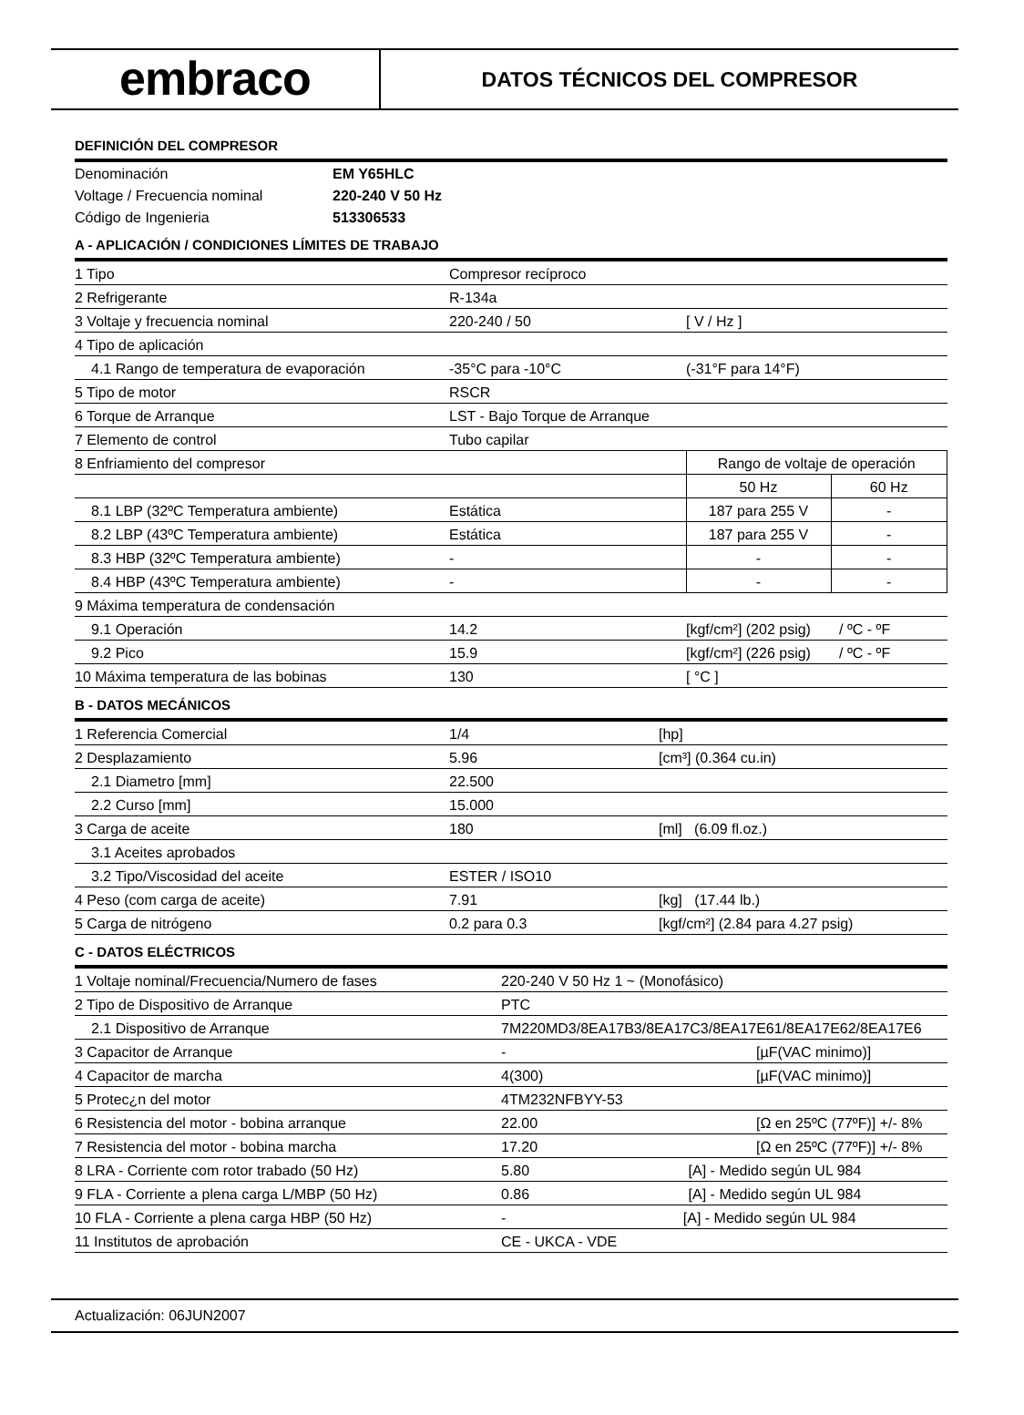embraco
DATOS TÉCNICOS DEL COMPRESOR
DEFINICIÓN DEL COMPRESOR
| Denominación | EM Y65HLC |
| Voltage / Frecuencia nominal | 220-240 V 50 Hz |
| Código de Ingenieria | 513306533 |
A - APLICACIÓN / CONDICIONES LÍMITES DE TRABAJO
| 1 Tipo | Compresor recíproco | | |
| 2 Refrigerante | R-134a | | |
| 3 Voltaje y frecuencia nominal | 220-240 / 50 | [ V / Hz ] | |
| 4 Tipo de aplicación | | | |
| 4.1 Rango de temperatura de evaporación | -35°C para -10°C | (-31°F para 14°F) | |
| 5 Tipo de motor | RSCR | | |
| 6 Torque de Arranque | LST - Bajo Torque de Arranque | | |
| 7 Elemento de control | Tubo capilar | | |
| 8 Enfriamiento del compresor | | Rango de voltaje de operación | |
| | | 50 Hz | 60 Hz |
| 8.1 LBP (32ºC Temperatura ambiente) | Estática | 187 para 255 V | - |
| 8.2 LBP (43ºC Temperatura ambiente) | Estática | 187 para 255 V | - |
| 8.3 HBP (32ºC Temperatura ambiente) | - | - | - |
| 8.4 HBP (43ºC Temperatura ambiente) | - | - | - |
| 9 Máxima temperatura de condensación | | | |
| 9.1 Operación | 14.2 | [kgf/cm²] (202 psig) / ºC - ºF | |
| 9.2 Pico | 15.9 | [kgf/cm²] (226 psig) / ºC - ºF | |
| 10 Máxima temperatura de las bobinas | 130 | [ °C ] | |
B - DATOS MECÁNICOS
| 1 Referencia Comercial | 1/4 | [hp] |
| 2 Desplazamiento | 5.96 | [cm³] (0.364 cu.in) |
| 2.1 Diametro [mm] | 22.500 | |
| 2.2 Curso [mm] | 15.000 | |
| 3 Carga de aceite | 180 | [ml] (6.09 fl.oz.) |
| 3.1 Aceites aprobados | | |
| 3.2 Tipo/Viscosidad del aceite | ESTER / ISO10 | |
| 4 Peso (com carga de aceite) | 7.91 | [kg] (17.44 lb.) |
| 5 Carga de nitrógeno | 0.2 para 0.3 | [kgf/cm²] (2.84 para 4.27 psig) |
C - DATOS ELÉCTRICOS
| 1 Voltaje nominal/Frecuencia/Numero de fases | 220-240 V 50 Hz 1 ~ (Monofásico) | |
| 2 Tipo de Dispositivo de Arranque | PTC | |
| 2.1 Dispositivo de Arranque | 7M220MD3/8EA17B3/8EA17C3/8EA17E61/8EA17E62/8EA17E6 | |
| 3 Capacitor de Arranque | - | [µF(VAC minimo)] |
| 4 Capacitor de marcha | 4(300) | [µF(VAC minimo)] |
| 5 Protec¿n del motor | 4TM232NFBYY-53 | |
| 6 Resistencia del motor - bobina arranque | 22.00 | [Ω en 25ºC (77ºF)] +/- 8% |
| 7 Resistencia del motor - bobina marcha | 17.20 | [Ω en 25ºC (77ºF)] +/- 8% |
| 8 LRA - Corriente com rotor trabado (50 Hz) | 5.80 [A] - Medido según UL 984 | |
| 9 FLA - Corriente a plena carga L/MBP (50 Hz) | 0.86 [A] - Medido según UL 984 | |
| 10 FLA - Corriente a plena carga HBP (50 Hz) | - [A] - Medido según UL 984 | |
| 11 Institutos de aprobación | CE - UKCA - VDE | |
Actualización: 06JUN2007